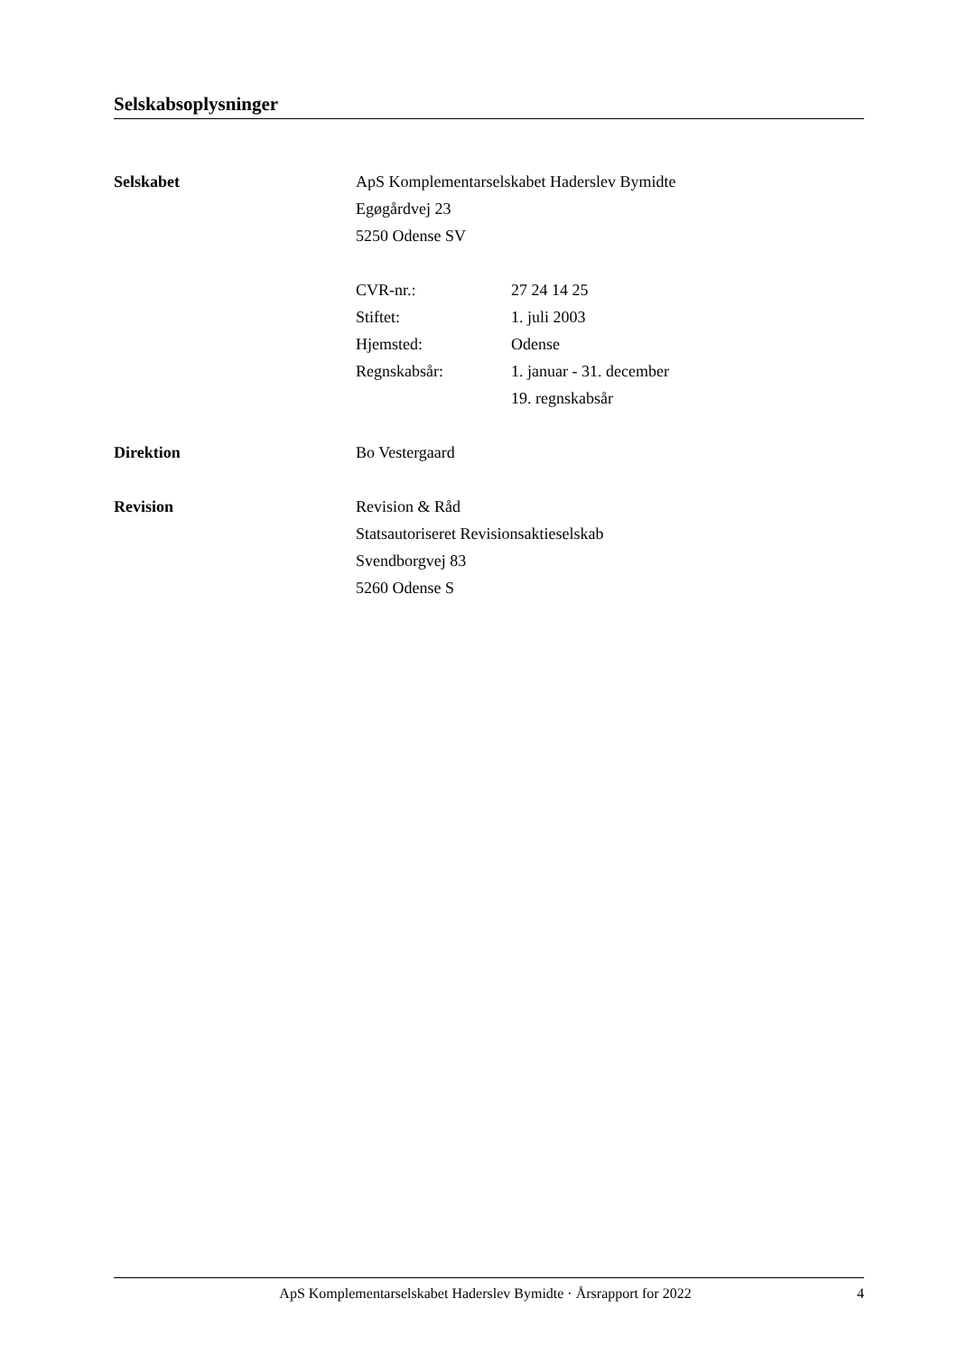Selskabsoplysninger
Selskabet ApS Komplementarselskabet Haderslev Bymidte
Egøgårdvej 23
5250 Odense SV
CVR-nr.:
Stiftet:
Hjemsted:
Regnskabsår:
27 24 14 25
1. juli 2003
Odense
1. januar - 31. december
19. regnskabsår
Direktion Bo Vestergaard
Revision Revision & Råd
Statsautoriseret Revisionsaktieselskab
Svendborgvej 83
5260 Odense S
ApS Komplementarselskabet Haderslev Bymidte · Årsrapport for 2022
4